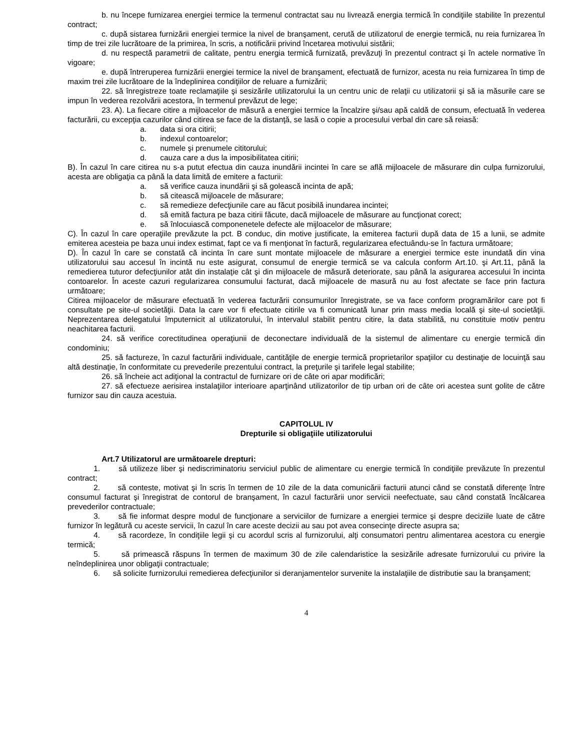b. nu începe furnizarea energiei termice la termenul contractat sau nu livrează energia termică în condiţiile stabilite în prezentul contract;
c. după sistarea furnizării energiei termice la nivel de branşament, cerută de utilizatorul de energie termică, nu reia furnizarea în timp de trei zile lucrătoare de la primirea, în scris, a notificării privind încetarea motivului sistării;
d. nu respectă parametrii de calitate, pentru energia termică furnizată, prevăzuţi în prezentul contract şi în actele normative în vigoare;
e. după întreruperea furnizării energiei termice la nivel de branşament, efectuată de furnizor, acesta nu reia furnizarea în timp de maxim trei zile lucrătoare de la îndeplinirea condiţiilor de reluare a furnizării;
22. să înregistreze toate reclamaţiile şi sesizările utilizatorului la un centru unic de relaţii cu utilizatorii şi să ia măsurile care se impun în vederea rezolvării acestora, în termenul prevăzut de lege;
23. A). La fiecare citire a mijloacelor de măsură a energiei termice la încalzire şi/sau apă caldă de consum, efectuată în vederea facturării, cu excepţia cazurilor când citirea se face de la distanţă, se lasă o copie a procesului verbal din care să reiasă:
a. data si ora citirii;
b. indexul contoarelor;
c. numele şi prenumele cititorului;
d. cauza care a dus la imposibilitatea citirii;
B). În cazul în care citirea nu s-a putut efectua din cauza inundării incintei în care se află mijloacele de măsurare din culpa furnizorului, acesta are obligaţia ca până la data limită de emitere a facturii:
a. să verifice cauza inundării şi să golească incinta de apă;
b. să citească mijloacele de măsurare;
c. să remedieze defecţiunile care au făcut posibilă inundarea incintei;
d. să emită factura pe baza citirii făcute, dacă mijloacele de măsurare au funcţionat corect;
e. să înlocuiască componenetele defecte ale mijloacelor de măsurare;
C). În cazul în care operaţiile prevăzute la pct. B conduc, din motive justificate, la emiterea facturii după data de 15 a lunii, se admite emiterea acesteia pe baza unui index estimat, fapt ce va fi menţionat în factură, regularizarea efectuându-se în factura următoare;
D). În cazul în care se constată că incinta în care sunt montate mijloacele de măsurare a energiei termice este inundată din vina utilizatorului sau accesul în incintă nu este asigurat, consumul de energie termică se va calcula conform Art.10. şi Art.11, până la remedierea tuturor defecţiunilor atât din instalaţie cât şi din mijloacele de măsură deteriorate, sau până la asigurarea accesului în incinta contoarelor. În aceste cazuri regularizarea consumului facturat, dacă mijloacele de masură nu au fost afectate se face prin factura următoare;
Citirea mijloacelor de măsurare efectuată în vederea facturării consumurilor înregistrate, se va face conform programărilor care pot fi consultate pe site-ul societăţii. Data la care vor fi efectuate citirile va fi comunicată lunar prin mass media locală şi site-ul societăţii. Neprezentarea delegatului împuternicit al utilizatorului, în intervalul stabilit pentru citire, la data stabilită, nu constituie motiv pentru neachitarea facturii.
24. să verifice corectitudinea operaţiunii de deconectare individuală de la sistemul de alimentare cu energie termică din condominiu;
25. să factureze, în cazul facturării individuale, cantităţile de energie termică proprietarilor spaţiilor cu destinaţie de locuinţă sau altă destinaţie, în conformitate cu prevederile prezentului contract, la preţurile şi tarifele legal stabilite;
26. să încheie act adiţional la contractul de furnizare ori de câte ori apar modificări;
27. să efectueze aerisirea instalaţiilor interioare aparţinând utilizatorilor de tip urban ori de câte ori acestea sunt golite de către furnizor sau din cauza acestuia.
CAPITOLUL IV
Drepturile si obligaţiile utilizatorului
Art.7 Utilizatorul are următoarele drepturi:
1. să utilizeze liber şi nediscriminatoriu serviciul public de alimentare cu energie termică în condiţiile prevăzute în prezentul contract;
2. să conteste, motivat şi în scris în termen de 10 zile de la data comunicării facturii atunci când se constată diferenţe între consumul facturat şi înregistrat de contorul de branşament, în cazul facturării unor servicii neefectuate, sau când constată încălcarea prevederilor contractuale;
3. să fie informat despre modul de funcţionare a serviciilor de furnizare a energiei termice şi despre deciziile luate de către furnizor în legătură cu aceste servicii, în cazul în care aceste decizii au sau pot avea consecinţe directe asupra sa;
4. să racordeze, în condiţiile legii şi cu acordul scris al furnizorului, alţi consumatori pentru alimentarea acestora cu energie termică;
5. să primească răspuns în termen de maximum 30 de zile calendaristice la sesizările adresate furnizorului cu privire la neîndeplinirea unor obligaţii contractuale;
6. să solicite furnizorului remedierea defecţiunilor si deranjamentelor survenite la instalaţiile de distributie sau la branşament;
4